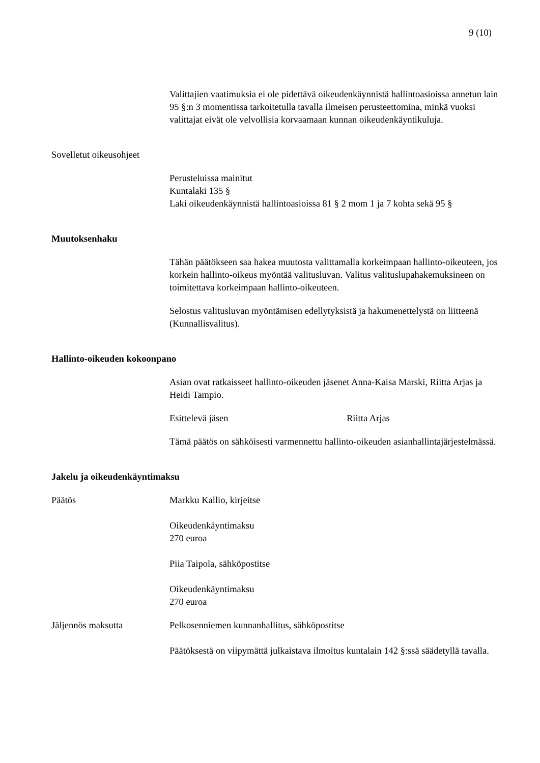9 (10)
Valittajien vaatimuksia ei ole pidettävä oikeudenkäynnistä hallintoasioissa annetun lain 95 §:n 3 momentissa tarkoitetulla tavalla ilmeisen perusteettomina, minkä vuoksi valittajat eivät ole velvollisia korvaamaan kunnan oikeudenkäyntikuluja.
Sovelletut oikeusohjeet
Perusteluissa mainitut
Kuntalaki 135 §
Laki oikeudenkäynnistä hallintoasioissa 81 § 2 mom 1 ja 7 kohta sekä 95 §
Muutoksenhaku
Tähän päätökseen saa hakea muutosta valittamalla korkeimpaan hallinto-oikeuteen, jos korkein hallinto-oikeus myöntää valitusluvan. Valitus valituslupahakemuksineen on toimitettava korkeimpaan hallinto-oikeuteen.
Selostus valitusluvan myöntämisen edellytyksistä ja hakumenettelystä on liitteenä (Kunnallisvalitus).
Hallinto-oikeuden kokoonpano
Asian ovat ratkaisseet hallinto-oikeuden jäsenet Anna-Kaisa Marski, Riitta Arjas ja Heidi Tampio.
Esittelevä jäsen Riitta Arjas
Tämä päätös on sähköisesti varmennettu hallinto-oikeuden asianhallintajärjestelmässä.
Jakelu ja oikeudenkäyntimaksu
Päätös Markku Kallio, kirjeitse
Oikeudenkäyntimaksu
270 euroa
Piia Taipola, sähköpostitse
Oikeudenkäyntimaksu
270 euroa
Jäljennös maksutta Pelkosenniemen kunnanhallitus, sähköpostitse
Päätöksestä on viipymättä julkaistava ilmoitus kuntalain 142 §:ssä säädetyllä tavalla.